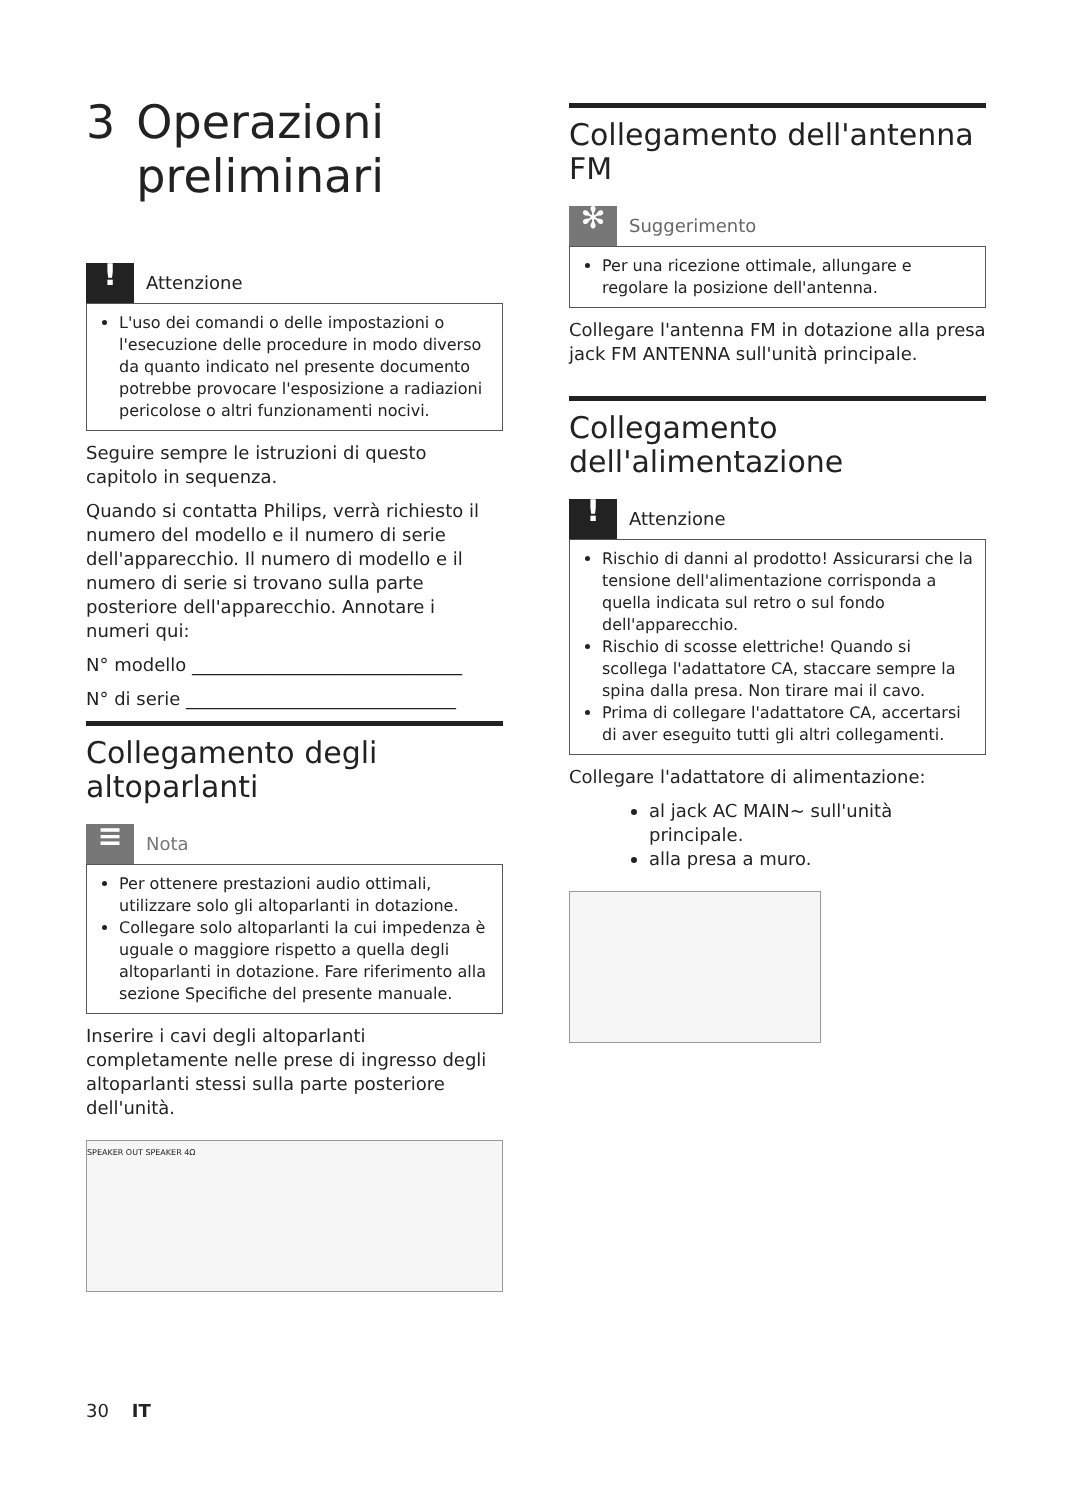3 Operazioni preliminari
!
Attenzione
L'uso dei comandi o delle impostazioni o l'esecuzione delle procedure in modo diverso da quanto indicato nel presente documento potrebbe provocare l'esposizione a radiazioni pericolose o altri funzionamenti nocivi.
Seguire sempre le istruzioni di questo capitolo in sequenza.
Quando si contatta Philips, verrà richiesto il numero del modello e il numero di serie dell'apparecchio. Il numero di modello e il numero di serie si trovano sulla parte posteriore dell'apparecchio. Annotare i numeri qui:
N° modello ______________________________
N° di serie ______________________________
Collegamento degli altoparlanti
≡
Nota
Per ottenere prestazioni audio ottimali, utilizzare solo gli altoparlanti in dotazione.
Collegare solo altoparlanti la cui impedenza è uguale o maggiore rispetto a quella degli altoparlanti in dotazione. Fare riferimento alla sezione Specifiche del presente manuale.
Inserire i cavi degli altoparlanti completamente nelle prese di ingresso degli altoparlanti stessi sulla parte posteriore dell'unità.
SPEAKER OUT SPEAKER 4Ω
Collegamento dell'antenna FM
✻
Suggerimento
Per una ricezione ottimale, allungare e regolare la posizione dell'antenna.
Collegare l'antenna FM in dotazione alla presa jack FM ANTENNA sull'unità principale.
Collegamento dell'alimentazione
!
Attenzione
Rischio di danni al prodotto! Assicurarsi che la tensione dell'alimentazione corrisponda a quella indicata sul retro o sul fondo dell'apparecchio.
Rischio di scosse elettriche! Quando si scollega l'adattatore CA, staccare sempre la spina dalla presa. Non tirare mai il cavo.
Prima di collegare l'adattatore CA, accertarsi di aver eseguito tutti gli altri collegamenti.
Collegare l'adattatore di alimentazione:
al jack AC MAIN~ sull'unità principale.
alla presa a muro.
30 IT